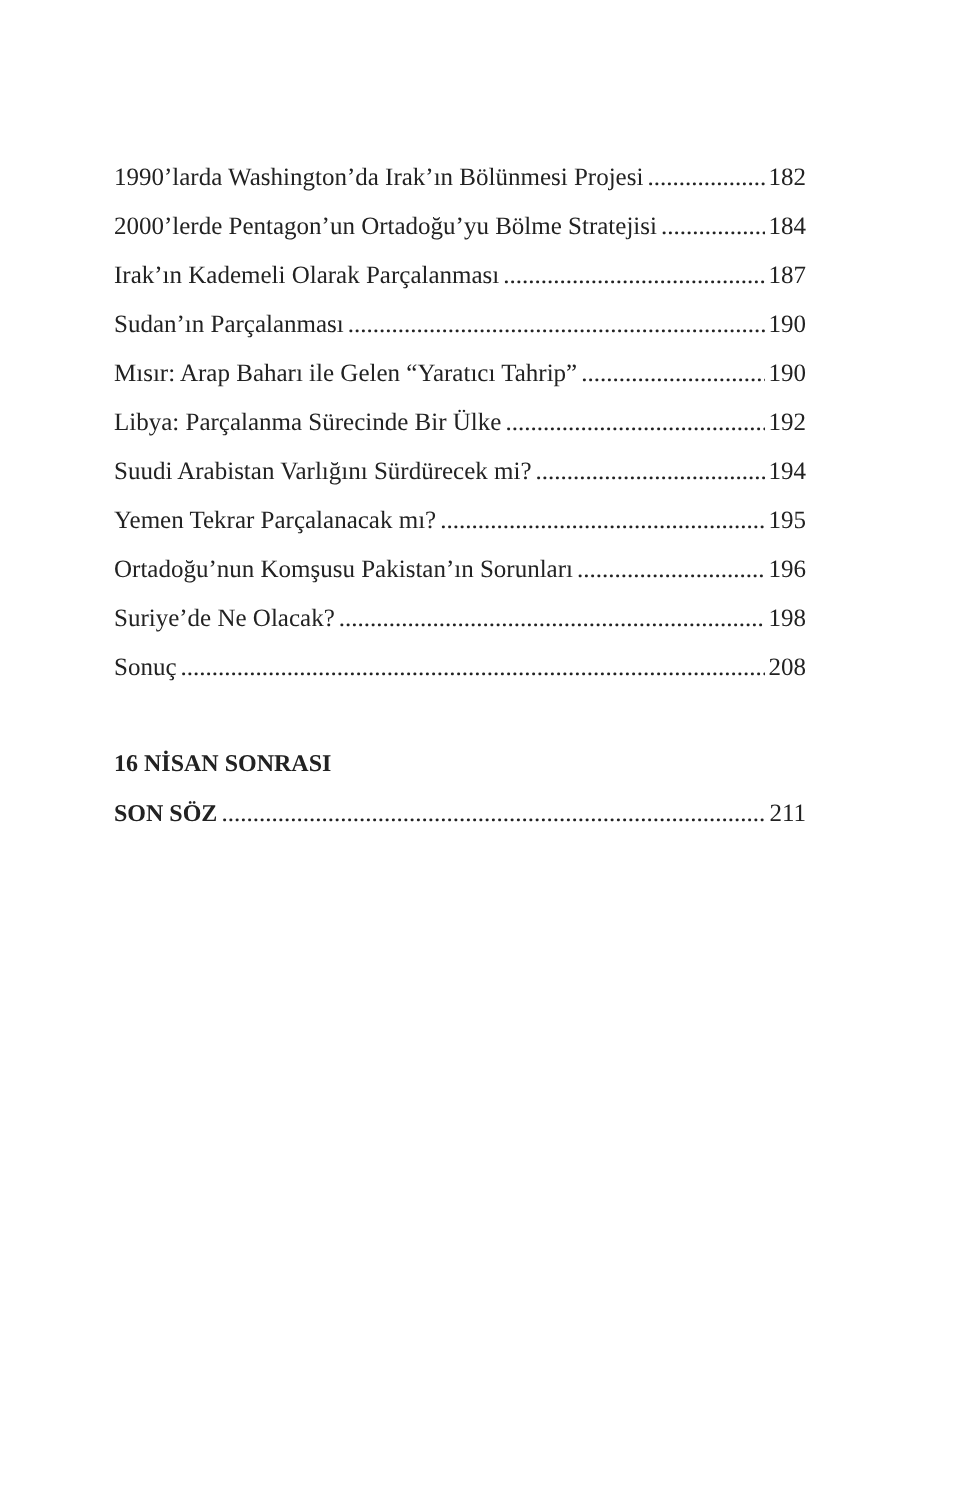1990’larda Washington’da Irak’ın Bölünmesi Projesi 182
2000’lerde Pentagon’un Ortadoğu’yu Bölme Stratejisi 184
Irak’ın Kademeli Olarak Parçalanması 187
Sudan’ın Parçalanması 190
Mısır: Arap Baharı ile Gelen “Yaratıcı Tahrip” 190
Libya: Parçalanma Sürecinde Bir Ülke 192
Suudi Arabistan Varlığını Sürdürecek mi? 194
Yemen Tekrar Parçalanacak mı? 195
Ortadoğu’nun Komşusu Pakistan’ın Sorunları 196
Suriye’de Ne Olacak? 198
Sonuç 208
16 NİSAN SONRASI
SON SÖZ 211